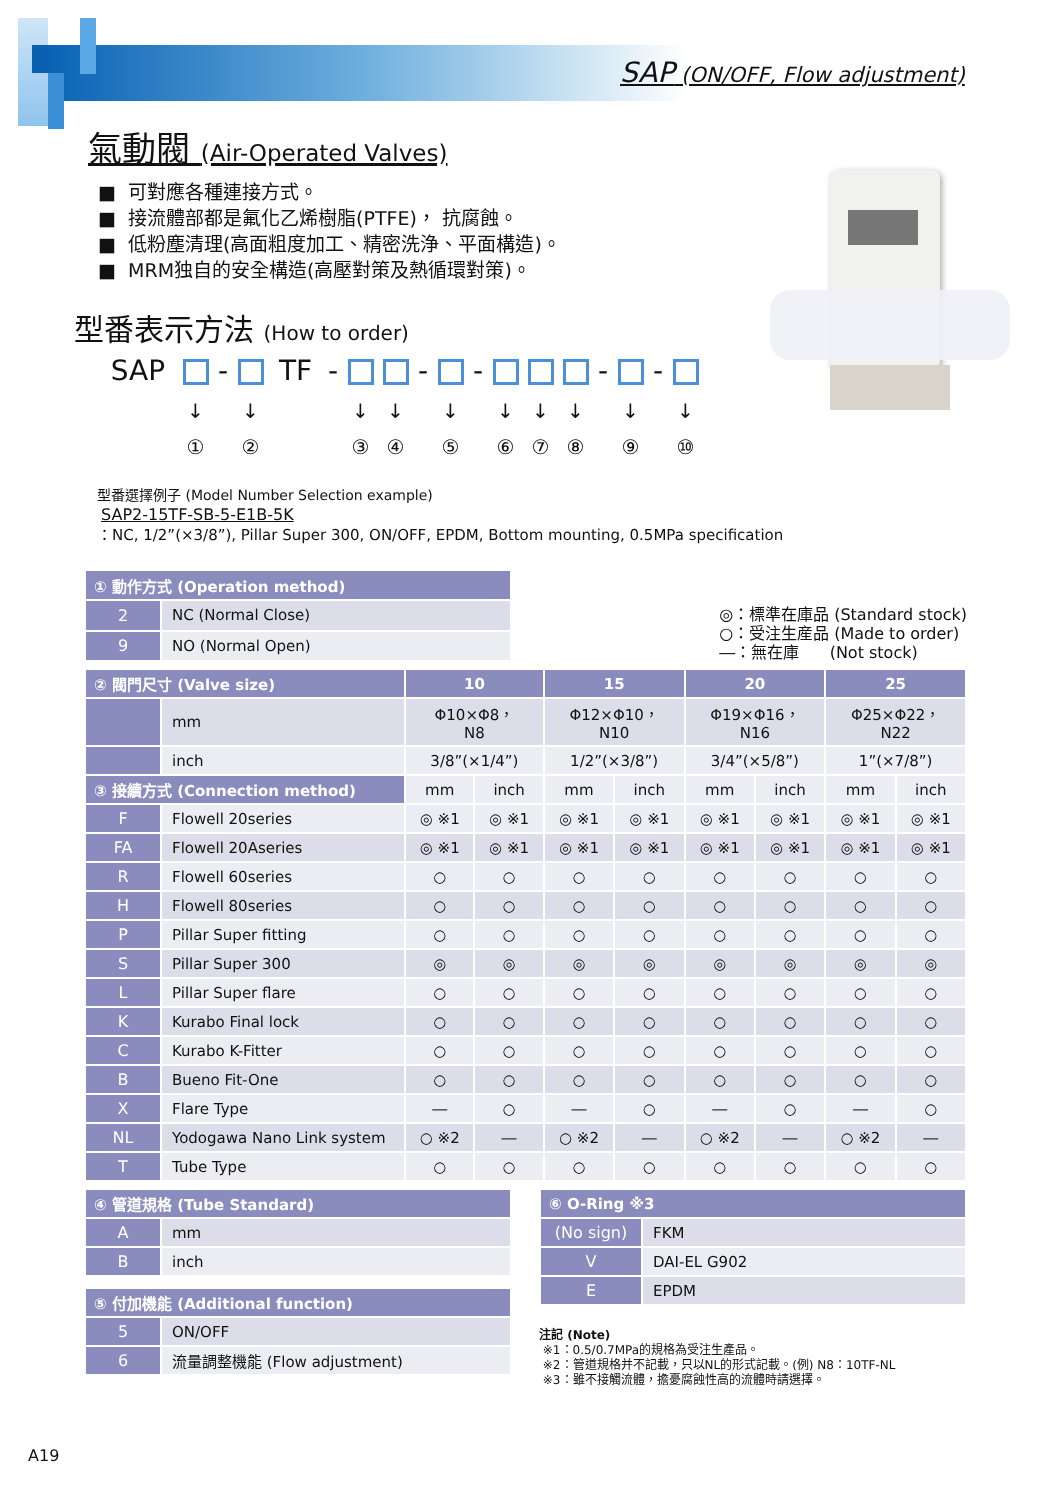SAP (ON/OFF, Flow adjustment)
氣動閥 (Air-Operated Valves)
■ 可對應各種連接方式。
■ 接流體部都是氟化乙烯樹脂(PTFE)， 抗腐蝕。
■ 低粉塵清理(高面粗度加工、精密洗浄、平面構造)。
■ MRM独自的安全構造(高壓對策及熱循環對策)。
型番表示方法 (How to order)
SAP - TF - - - - -
↓
①
↓
②
↓
③
↓
④
↓
⑤
↓
⑥
↓
⑦
↓
⑧
↓
⑨
↓
⑩
型番選擇例子 (Model Number Selection example)
SAP2-15TF-SB-5-E1B-5K
：NC, 1/2”(×3/8”), Pillar Super 300, ON/OFF, EPDM, Bottom mounting, 0.5MPa specification
| ① 動作方式 (Operation method) | |
| --- | --- |
| 2 | NC (Normal Close) |
| 9 | NO (Normal Open) |
◎：標準在庫品 (Standard stock)
○：受注生産品 (Made to order)
―：無在庫 (Not stock)
| ② 閥門尺寸 (Valve size) | | 10 | | 15 | | 20 | | 25 | |
| --- | --- | --- | --- | --- | --- | --- | --- | --- | --- |
| | mm | Φ10×Φ8， N8 | | Φ12×Φ10， N10 | | Φ19×Φ16， N16 | | Φ25×Φ22， N22 | |
| | inch | 3/8”(×1/4”) | | 1/2”(×3/8”) | | 3/4”(×5/8”) | | 1”(×7/8”) | |
| ③ 接續方式 (Connection method) | | mm | inch | mm | inch | mm | inch | mm | inch |
| F | Flowell 20series | ◎ ※1 | ◎ ※1 | ◎ ※1 | ◎ ※1 | ◎ ※1 | ◎ ※1 | ◎ ※1 | ◎ ※1 |
| FA | Flowell 20Aseries | ◎ ※1 | ◎ ※1 | ◎ ※1 | ◎ ※1 | ◎ ※1 | ◎ ※1 | ◎ ※1 | ◎ ※1 |
| R | Flowell 60series | ○ | ○ | ○ | ○ | ○ | ○ | ○ | ○ |
| H | Flowell 80series | ○ | ○ | ○ | ○ | ○ | ○ | ○ | ○ |
| P | Pillar Super fitting | ○ | ○ | ○ | ○ | ○ | ○ | ○ | ○ |
| S | Pillar Super 300 | ◎ | ◎ | ◎ | ◎ | ◎ | ◎ | ◎ | ◎ |
| L | Pillar Super flare | ○ | ○ | ○ | ○ | ○ | ○ | ○ | ○ |
| K | Kurabo Final lock | ○ | ○ | ○ | ○ | ○ | ○ | ○ | ○ |
| C | Kurabo K-Fitter | ○ | ○ | ○ | ○ | ○ | ○ | ○ | ○ |
| B | Bueno Fit-One | ○ | ○ | ○ | ○ | ○ | ○ | ○ | ○ |
| X | Flare Type | ― | ○ | ― | ○ | ― | ○ | ― | ○ |
| NL | Yodogawa Nano Link system | ○ ※2 | ― | ○ ※2 | ― | ○ ※2 | ― | ○ ※2 | ― |
| T | Tube Type | ○ | ○ | ○ | ○ | ○ | ○ | ○ | ○ |
| ④ 管道規格 (Tube Standard) | |
| --- | --- |
| A | mm |
| B | inch |
| ⑤ 付加機能 (Additional function) | |
| --- | --- |
| 5 | ON/OFF |
| 6 | 流量調整機能 (Flow adjustment) |
| ⑥ O-Ring ※3 | |
| --- | --- |
| (No sign) | FKM |
| V | DAI-EL G902 |
| E | EPDM |
注記 (Note)
※1：0.5/0.7MPa的規格為受注生產品。
※2：管道規格并不記載，只以NL的形式記載。(例) N8：10TF-NL
※3：雖不接觸流體，擔憂腐蝕性高的流體時請選擇。
A19